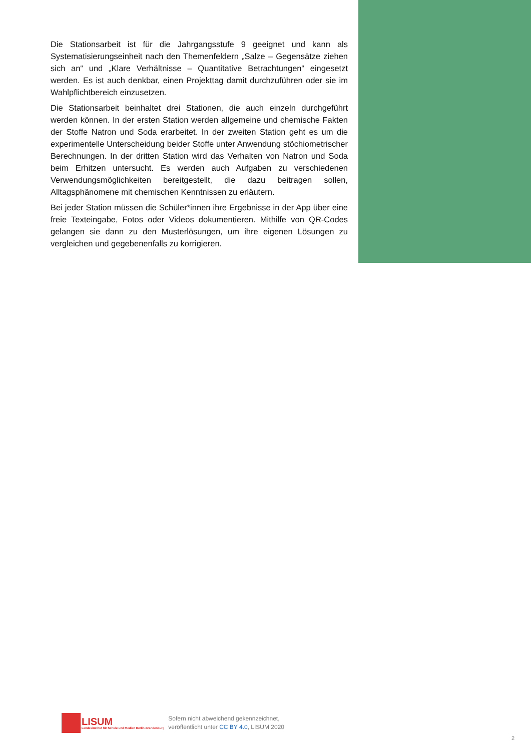Die Stationsarbeit ist für die Jahrgangsstufe 9 geeignet und kann als Systematisierungseinheit nach den Themenfeldern „Salze – Gegensätze ziehen sich an“ und „Klare Verhältnisse – Quantitative Betrachtungen“ eingesetzt werden. Es ist auch denkbar, einen Projekttag damit durchzuführen oder sie im Wahlpflichtbereich einzusetzen.
Die Stationsarbeit beinhaltet drei Stationen, die auch einzeln durchgeführt werden können. In der ersten Station werden allgemeine und chemische Fakten der Stoffe Natron und Soda erarbeitet. In der zweiten Station geht es um die experimentelle Unterscheidung beider Stoffe unter Anwendung stöchiometrischer Berechnungen. In der dritten Station wird das Verhalten von Natron und Soda beim Erhitzen untersucht. Es werden auch Aufgaben zu verschiedenen Verwendungsmöglichkeiten bereitgestellt, die dazu beitragen sollen, Alltagsphänomene mit chemischen Kenntnissen zu erläutern.
Bei jeder Station müssen die Schüler*innen ihre Ergebnisse in der App über eine freie Texteingabe, Fotos oder Videos dokumentieren. Mithilfe von QR-Codes gelangen sie dann zu den Musterlösungen, um ihre eigenen Lösungen zu vergleichen und gegebenenfalls zu korrigieren.
LISUM
Landesinstitut für Schule und Medien Berlin-Brandenburg
Sofern nicht abweichend gekennzeichnet,
veröffentlicht unter CC BY 4.0, LISUM 2020
2